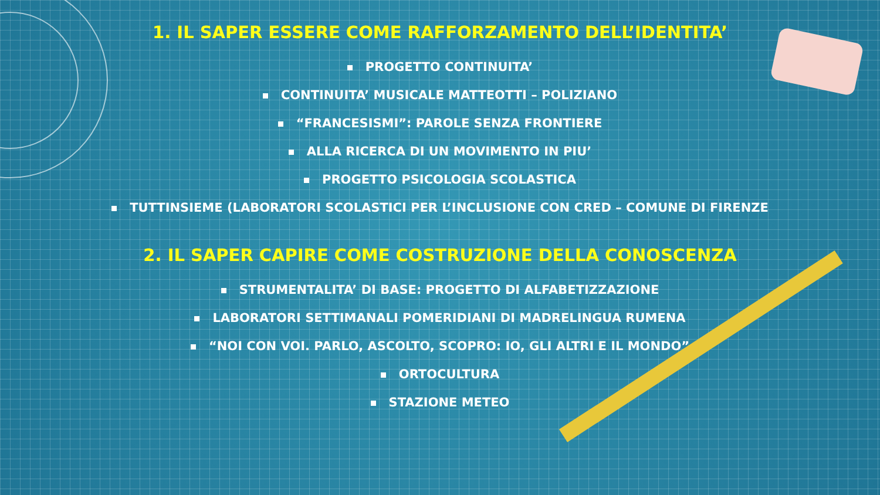1. IL SAPER ESSERE COME RAFFORZAMENTO DELL’IDENTITA’
PROGETTO CONTINUITA’
CONTINUITA’ MUSICALE MATTEOTTI – POLIZIANO
“FRANCESISMI”: PAROLE SENZA FRONTIERE
ALLA RICERCA DI UN MOVIMENTO IN PIU’
PROGETTO PSICOLOGIA SCOLASTICA
TUTTINSIEME (LABORATORI SCOLASTICI PER L’INCLUSIONE CON CRED – COMUNE DI FIRENZE
2. IL SAPER CAPIRE COME COSTRUZIONE DELLA CONOSCENZA
STRUMENTALITA’ DI BASE: PROGETTO DI ALFABETIZZAZIONE
LABORATORI SETTIMANALI POMERIDIANI DI MADRELINGUA RUMENA
“NOI CON VOI. PARLO, ASCOLTO, SCOPRO: IO, GLI ALTRI E IL MONDO”
ORTOCULTURA
STAZIONE METEO